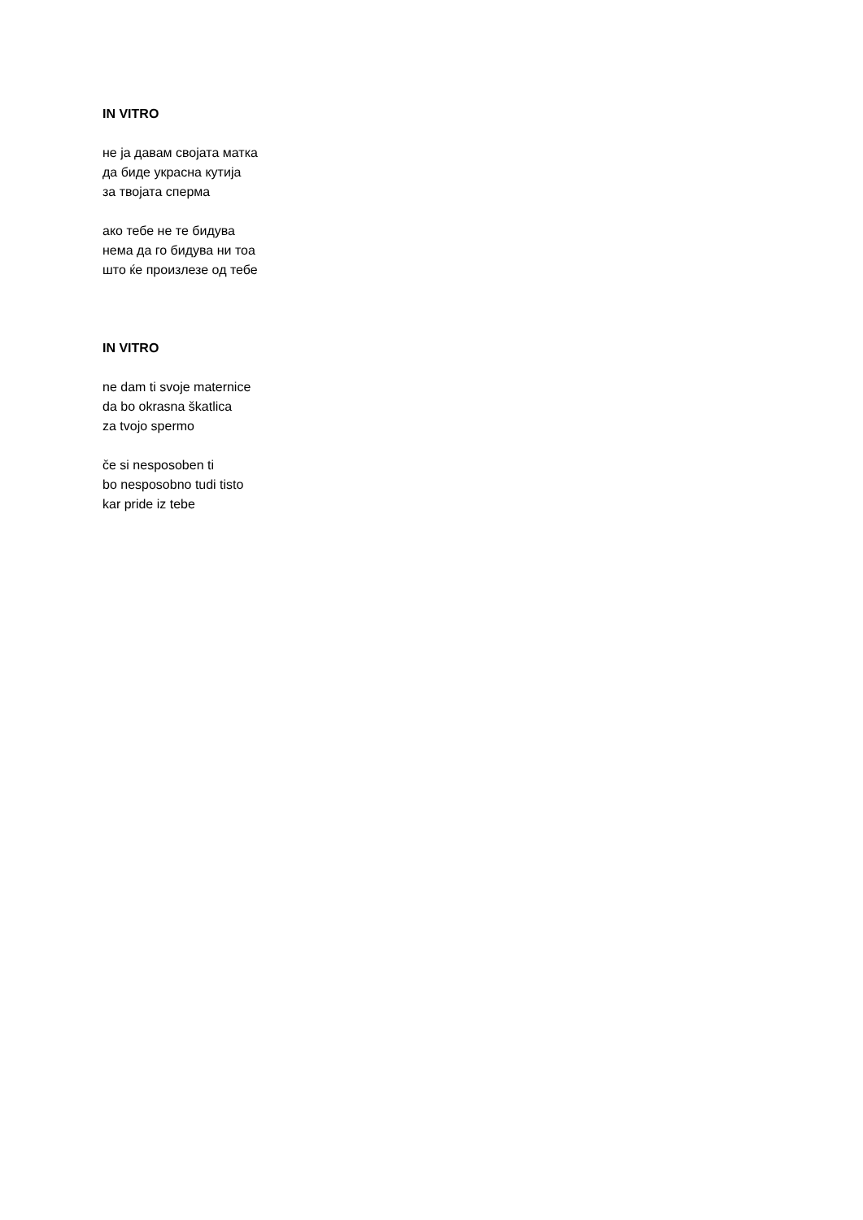IN VITRO
не ја давам својата матка
да биде украсна кутија
за твојата сперма
ако тебе не те бидува
нема да го бидува ни тоа
што ќе произлезе од тебе
IN VITRO
ne dam ti svoje maternice
da bo okrasna škatlica
za tvojo spermo
če si nesposoben ti
bo nesposobno tudi tisto
kar pride iz tebe